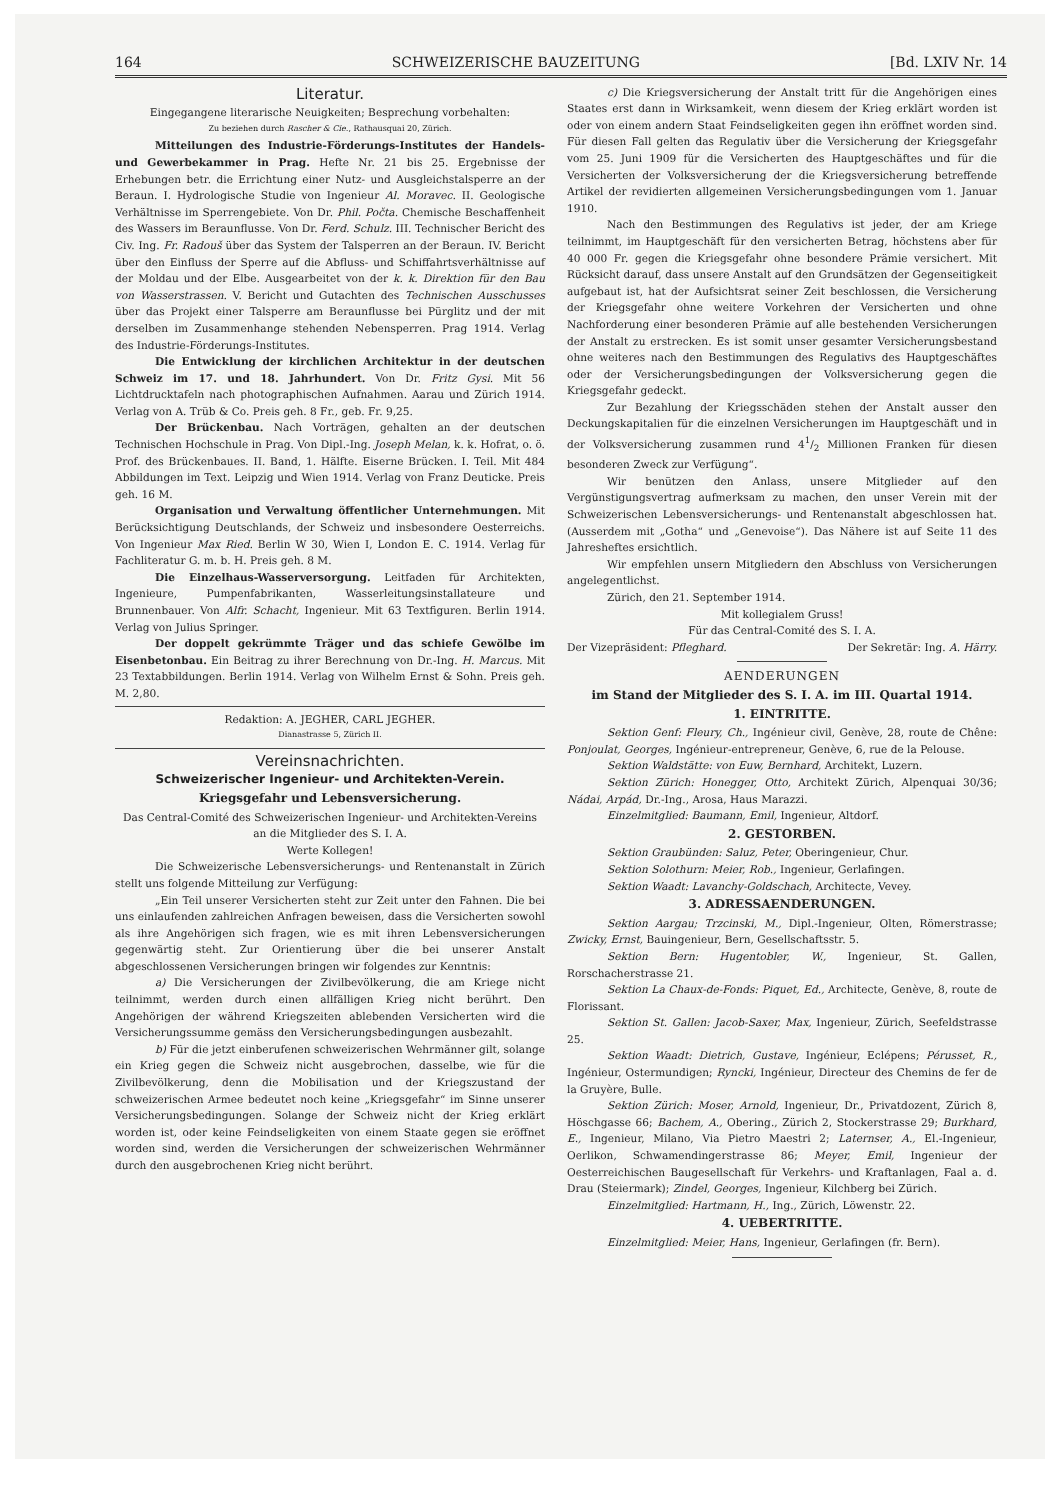164 SCHWEIZERISCHE BAUZEITUNG [Bd. LXIV Nr. 14
Literatur.
Eingegangene literarische Neuigkeiten; Besprechung vorbehalten:
Zu beziehen durch Rascher & Cie., Rathausquai 20, Zürich.
Mitteilungen des Industrie-Förderungs-Institutes der Handels- und Gewerbekammer in Prag. Hefte Nr. 21 bis 25. Ergebnisse der Erhebungen betr. die Errichtung einer Nutz- und Ausgleichstalsperre an der Beraun. I. Hydrologische Studie von Ingenieur Al. Moravec. II. Geologische Verhältnisse im Sperrengebiete. Von Dr. Phil. Počta. Chemische Beschaffenheit des Wassers im Beraunflusse. Von Dr. Ferd. Schulz. III. Technischer Bericht des Civ. Ing. Fr. Radouš über das System der Talsperren an der Beraun. IV. Bericht über den Einfluss der Sperre auf die Abfluss- und Schiffahrtsverhältnisse auf der Moldau und der Elbe. Ausgearbeitet von der k. k. Direktion für den Bau von Wasserstrassen. V. Bericht und Gutachten des Technischen Ausschusses über das Projekt einer Talsperre am Beraunflusse bei Pürglitz und der mit derselben im Zusammenhange stehenden Nebensperren. Prag 1914. Verlag des Industrie-Förderungs-Institutes.
Die Entwicklung der kirchlichen Architektur in der deutschen Schweiz im 17. und 18. Jahrhundert. Von Dr. Fritz Gysi. Mit 56 Lichtdrucktafeln nach photographischen Aufnahmen. Aarau und Zürich 1914. Verlag von A. Trüb & Co. Preis geh. 8 Fr., geb. Fr. 9,25.
Der Brückenbau. Nach Vorträgen, gehalten an der deutschen Technischen Hochschule in Prag. Von Dipl.-Ing. Joseph Melan, k. k. Hofrat, o. ö. Prof. des Brückenbaues. II. Band, 1. Hälfte. Eiserne Brücken. I. Teil. Mit 484 Abbildungen im Text. Leipzig und Wien 1914. Verlag von Franz Deuticke. Preis geh. 16 M.
Organisation und Verwaltung öffentlicher Unternehmungen. Mit Berücksichtigung Deutschlands, der Schweiz und insbesondere Oesterreichs. Von Ingenieur Max Ried. Berlin W 30, Wien I, London E. C. 1914. Verlag für Fachliteratur G. m. b. H. Preis geh. 8 M.
Die Einzelhaus-Wasserversorgung. Leitfaden für Architekten, Ingenieure, Pumpenfabrikanten, Wasserleitungsinstallateure und Brunnenbauer. Von Alfr. Schacht, Ingenieur. Mit 63 Textfiguren. Berlin 1914. Verlag von Julius Springer.
Der doppelt gekrümmte Träger und das schiefe Gewölbe im Eisenbetonbau. Ein Beitrag zu ihrer Berechnung von Dr.-Ing. H. Marcus. Mit 23 Textabbildungen. Berlin 1914. Verlag von Wilhelm Ernst & Sohn. Preis geh. M. 2,80.
Redaktion: A. JEGHER, CARL JEGHER.
Dianastrasse 5, Zürich II.
Vereinsnachrichten.
Schweizerischer Ingenieur- und Architekten-Verein.
Kriegsgefahr und Lebensversicherung.
Das Central-Comité des Schweizerischen Ingenieur- und Architekten-Vereins an die Mitglieder des S. I. A.
Werte Kollegen!
Die Schweizerische Lebensversicherungs- und Rentenanstalt in Zürich stellt uns folgende Mitteilung zur Verfügung:
„Ein Teil unserer Versicherten steht zur Zeit unter den Fahnen. Die bei uns einlaufenden zahlreichen Anfragen beweisen, dass die Versicherten sowohl als ihre Angehörigen sich fragen, wie es mit ihren Lebensversicherungen gegenwärtig steht. Zur Orientierung über die bei unserer Anstalt abgeschlossenen Versicherungen bringen wir folgendes zur Kenntnis:
a) Die Versicherungen der Zivilbevölkerung, die am Kriege nicht teilnimmt, werden durch einen allfälligen Krieg nicht berührt. Den Angehörigen der während Kriegszeiten ablebenden Versicherten wird die Versicherungssumme gemäss den Versicherungsbedingungen ausbezahlt.
b) Für die jetzt einberufenen schweizerischen Wehrmänner gilt, solange ein Krieg gegen die Schweiz nicht ausgebrochen, dasselbe, wie für die Zivilbevölkerung, denn die Mobilisation und der Kriegszustand der schweizerischen Armee bedeutet noch keine „Kriegsgefahr“ im Sinne unserer Versicherungsbedingungen. Solange der Schweiz nicht der Krieg erklärt worden ist, oder keine Feindseligkeiten von einem Staate gegen sie eröffnet worden sind, werden die Versicherungen der schweizerischen Wehrmänner durch den ausgebrochenen Krieg nicht berührt.
c) Die Kriegsversicherung der Anstalt tritt für die Angehörigen eines Staates erst dann in Wirksamkeit, wenn diesem der Krieg erklärt worden ist oder von einem andern Staat Feindseligkeiten gegen ihn eröffnet worden sind. Für diesen Fall gelten das Regulativ über die Versicherung der Kriegsgefahr vom 25. Juni 1909 für die Versicherten des Hauptgeschäftes und für die Versicherten der Volksversicherung der die Kriegsversicherung betreffende Artikel der revidierten allgemeinen Versicherungsbedingungen vom 1. Januar 1910.
Nach den Bestimmungen des Regulativs ist jeder, der am Kriege teilnimmt, im Hauptgeschäft für den versicherten Betrag, höchstens aber für 40 000 Fr. gegen die Kriegsgefahr ohne besondere Prämie versichert. Mit Rücksicht darauf, dass unsere Anstalt auf den Grundsätzen der Gegenseitigkeit aufgebaut ist, hat der Aufsichtsrat seiner Zeit beschlossen, die Versicherung der Kriegsgefahr ohne weitere Vorkehren der Versicherten und ohne Nachforderung einer besonderen Prämie auf alle bestehenden Versicherungen der Anstalt zu erstrecken. Es ist somit unser gesamter Versicherungsbestand ohne weiteres nach den Bestimmungen des Regulativs des Hauptgeschäftes oder der Versicherungsbedingungen der Volksversicherung gegen die Kriegsgefahr gedeckt.
Zur Bezahlung der Kriegsschäden stehen der Anstalt ausser den Deckungskapitalien für die einzelnen Versicherungen im Hauptgeschäft und in der Volksversicherung zusammen rund 41/2 Millionen Franken für diesen besonderen Zweck zur Verfügung“.
Wir benützen den Anlass, unsere Mitglieder auf den Vergünstigungsvertrag aufmerksam zu machen, den unser Verein mit der Schweizerischen Lebensversicherungs- und Rentenanstalt abgeschlossen hat. (Ausserdem mit „Gotha“ und „Genevoise“). Das Nähere ist auf Seite 11 des Jahresheftes ersichtlich.
Wir empfehlen unsern Mitgliedern den Abschluss von Versicherungen angelegentlichst.
Zürich, den 21. September 1914.
Mit kollegialem Gruss!
Für das Central-Comité des S. I. A.
Der Vizepräsident: Pfleghard. Der Sekretär: Ing. A. Härry.
AENDERUNGEN
im Stand der Mitglieder des S. I. A. im III. Quartal 1914.
1. EINTRITTE.
Sektion Genf: Fleury, Ch., Ingénieur civil, Genève, 28, route de Chêne: Ponjoulat, Georges, Ingénieur-entrepreneur, Genève, 6, rue de la Pelouse.
Sektion Waldstätte: von Euw, Bernhard, Architekt, Luzern.
Sektion Zürich: Honegger, Otto, Architekt Zürich, Alpenquai 30/36; Nádai, Arpád, Dr.-Ing., Arosa, Haus Marazzi.
Einzelmitglied: Baumann, Emil, Ingenieur, Altdorf.
2. GESTORBEN.
Sektion Graubünden: Saluz, Peter, Oberingenieur, Chur.
Sektion Solothurn: Meier, Rob., Ingenieur, Gerlafingen.
Sektion Waadt: Lavanchy-Goldschach, Architecte, Vevey.
3. ADRESSAENDERUNGEN.
Sektion Aargau; Trzcinski, M., Dipl.-Ingenieur, Olten, Römerstrasse; Zwicky, Ernst, Bauingenieur, Bern, Gesellschaftsstr. 5.
Sektion Bern: Hugentobler, W., Ingenieur, St. Gallen, Rorschacherstrasse 21.
Sektion La Chaux-de-Fonds: Piquet, Ed., Architecte, Genève, 8, route de Florissant.
Sektion St. Gallen: Jacob-Saxer, Max, Ingenieur, Zürich, Seefeldstrasse 25.
Sektion Waadt: Dietrich, Gustave, Ingénieur, Eclépens; Pérusset, R., Ingénieur, Ostermundigen; Ryncki, Ingénieur, Directeur des Chemins de fer de la Gruyère, Bulle.
Sektion Zürich: Moser, Arnold, Ingenieur, Dr., Privatdozent, Zürich 8, Höschgasse 66; Bachem, A., Obering., Zürich 2, Stockerstrasse 29; Burkhard, E., Ingenieur, Milano, Via Pietro Maestri 2; Laternser, A., El.-Ingenieur, Oerlikon, Schwamendingerstrasse 86; Meyer, Emil, Ingenieur der Oesterreichischen Baugesellschaft für Verkehrs- und Kraftanlagen, Faal a. d. Drau (Steiermark); Zindel, Georges, Ingenieur, Kilchberg bei Zürich.
Einzelmitglied: Hartmann, H., Ing., Zürich, Löwenstr. 22.
4. UEBERTRITTE.
Einzelmitglied: Meier, Hans, Ingenieur, Gerlafingen (fr. Bern).